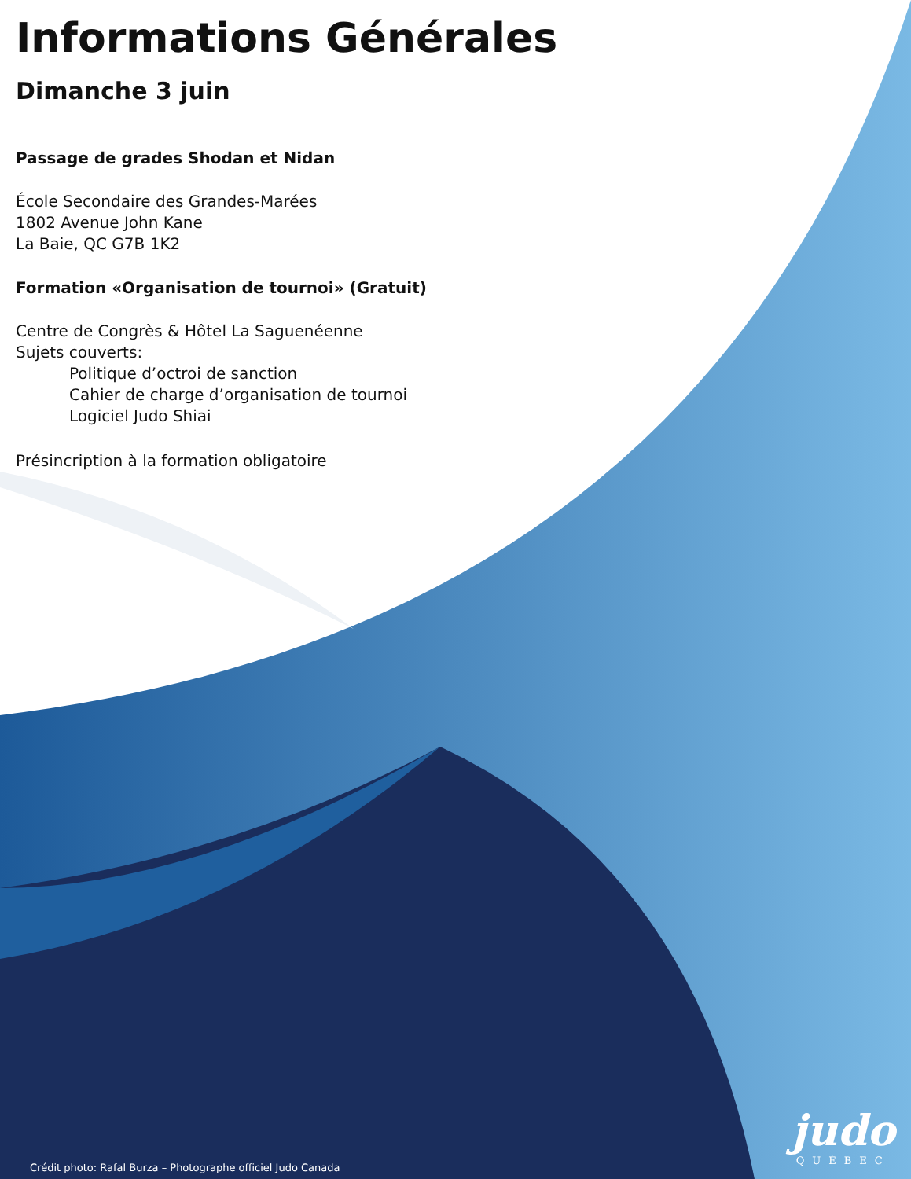Informations Générales
Dimanche 3 juin
Passage de grades Shodan et Nidan
École Secondaire des Grandes-Marées
1802 Avenue John Kane
La Baie, QC G7B 1K2
Formation «Organisation de tournoi» (Gratuit)
Centre de Congrès & Hôtel La Saguenéenne
Sujets couverts:
Politique d’octroi de sanction
Cahier de charge d’organisation de tournoi
Logiciel Judo Shiai
Présincription à la formation obligatoire
Crédit photo: Rafal Burza – Photographe officiel Judo Canada
judo
QUÉBEC